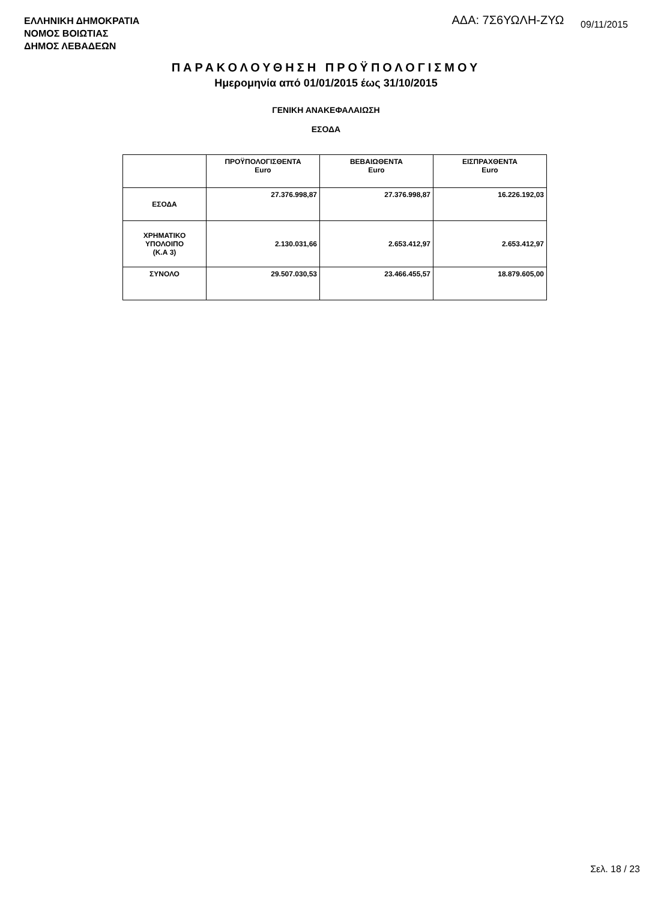ΕΛΛΗΝΙΚΗ ΔΗΜΟΚΡΑΤΙΑ
ΝΟΜΟΣ ΒΟΙΩΤΙΑΣ
ΔΗΜΟΣ ΛΕΒΑΔΕΩΝ
ΑΔΑ: 7Σ6ΥΩΛΗ-ΖΥΩ 09/11/2015
ΠΑΡΑΚΟΛΟΥΘΗΣΗ ΠΡΟΫΠΟΛΟΓΙΣΜΟΥ
Ημερομηνία από 01/01/2015 έως 31/10/2015
ΓΕΝΙΚΗ ΑΝΑΚΕΦΑΛΑΙΩΣΗ
ΕΣΟΔΑ
| | ΠΡΟΫΠΟΛΟΓΙΣΘΕΝΤΑ Euro | ΒΕΒΑΙΩΘΕΝΤΑ Euro | ΕΙΣΠΡΑΧΘΕΝΤΑ Euro |
| --- | --- | --- | --- |
| ΕΣΟΔΑ | 27.376.998,87 | 27.376.998,87 | 16.226.192,03 |
| ΧΡΗΜΑΤΙΚΟ ΥΠΟΛΟΙΠΟ (Κ.Α 3) | 2.130.031,66 | 2.653.412,97 | 2.653.412,97 |
| ΣΥΝΟΛΟ | 29.507.030,53 | 23.466.455,57 | 18.879.605,00 |
Σελ. 18 / 23